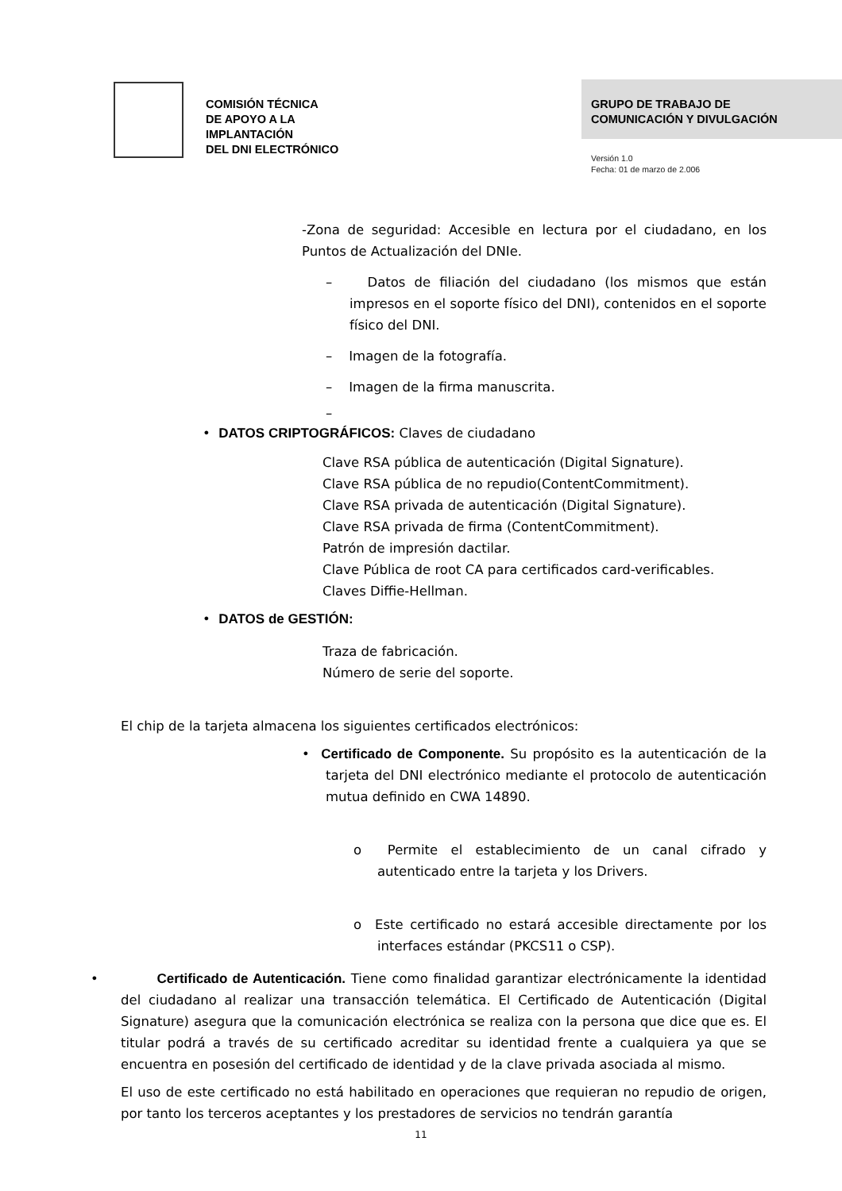COMISIÓN TÉCNICA
DE APOYO A LA
IMPLANTACIÓN
DEL DNI ELECTRÓNICO
GRUPO DE TRABAJO DE
COMUNICACIÓN Y DIVULGACIÓN
Versión 1.0
Fecha: 01 de marzo de 2.006
-Zona de seguridad: Accesible en lectura por el ciudadano, en los Puntos de Actualización del DNIe.
– Datos de filiación del ciudadano (los mismos que están impresos en el soporte físico del DNI), contenidos en el soporte físico del DNI.
– Imagen de la fotografía.
– Imagen de la firma manuscrita.
–
• DATOS CRIPTOGRÁFICOS: Claves de ciudadano
Clave RSA pública de autenticación (Digital Signature).
Clave RSA pública de no repudio(ContentCommitment).
Clave RSA privada de autenticación (Digital Signature).
Clave RSA privada de firma (ContentCommitment).
Patrón de impresión dactilar.
Clave Pública de root CA para certificados card-verificables.
Claves Diffie-Hellman.
• DATOS de GESTIÓN:
Traza de fabricación.
Número de serie del soporte.
El chip de la tarjeta almacena los siguientes certificados electrónicos:
• Certificado de Componente. Su propósito es la autenticación de la tarjeta del DNI electrónico mediante el protocolo de autenticación mutua definido en CWA 14890.
o Permite el establecimiento de un canal cifrado y autenticado entre la tarjeta y los Drivers.
o Este certificado no estará accesible directamente por los interfaces estándar (PKCS11 o CSP).
• Certificado de Autenticación. Tiene como finalidad garantizar electrónicamente la identidad del ciudadano al realizar una transacción telemática. El Certificado de Autenticación (Digital Signature) asegura que la comunicación electrónica se realiza con la persona que dice que es. El titular podrá a través de su certificado acreditar su identidad frente a cualquiera ya que se encuentra en posesión del certificado de identidad y de la clave privada asociada al mismo.
El uso de este certificado no está habilitado en operaciones que requieran no repudio de origen, por tanto los terceros aceptantes y los prestadores de servicios no tendrán garantía
11